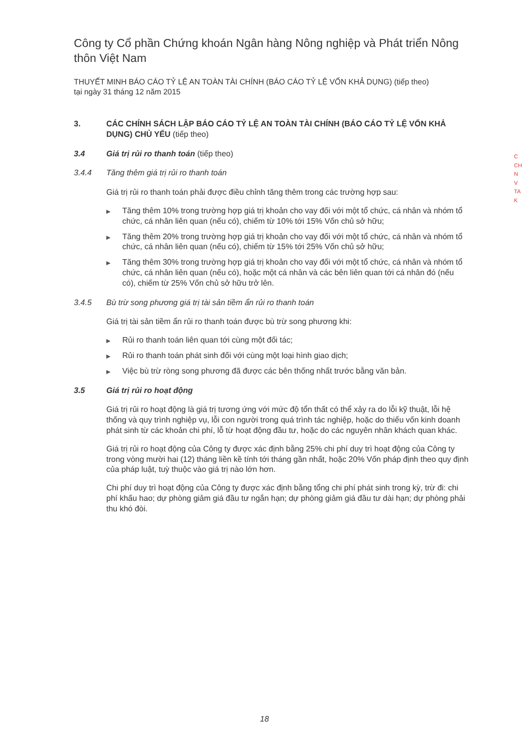Công ty Cổ phần Chứng khoán Ngân hàng Nông nghiệp và Phát triển Nông thôn Việt Nam
THUYẾT MINH BÁO CÁO TỶ LỆ AN TOÀN TÀI CHÍNH (BÁO CÁO TỶ LỆ VỐN KHẢ DỤNG) (tiếp theo)
tại ngày 31 tháng 12 năm 2015
3. CÁC CHÍNH SÁCH LẬP BÁO CÁO TỶ LỆ AN TOÀN TÀI CHÍNH (BÁO CÁO TỶ LỆ VỐN KHẢ DỤNG) CHỦ YẾU (tiếp theo)
3.4 Giá trị rủi ro thanh toán (tiếp theo)
3.4.4 Tăng thêm giá trị rủi ro thanh toán
Giá trị rủi ro thanh toán phải được điều chỉnh tăng thêm trong các trường hợp sau:
▶ Tăng thêm 10% trong trường hợp giá trị khoản cho vay đối với một tổ chức, cá nhân và nhóm tổ chức, cá nhân liên quan (nếu có), chiếm từ 10% tới 15% Vốn chủ sở hữu;
▶ Tăng thêm 20% trong trường hợp giá trị khoản cho vay đối với một tổ chức, cá nhân và nhóm tổ chức, cá nhân liên quan (nếu có), chiếm từ 15% tới 25% Vốn chủ sở hữu;
▶ Tăng thêm 30% trong trường hợp giá trị khoản cho vay đối với một tổ chức, cá nhân và nhóm tổ chức, cá nhân liên quan (nếu có), hoặc một cá nhân và các bên liên quan tới cá nhân đó (nếu có), chiếm từ 25% Vốn chủ sở hữu trở lên.
3.4.5 Bù trừ song phương giá trị tài sản tiềm ẩn rủi ro thanh toán
Giá trị tài sản tiềm ẩn rủi ro thanh toán được bù trừ song phương khi:
▶ Rủi ro thanh toán liên quan tới cùng một đối tác;
▶ Rủi ro thanh toán phát sinh đối với cùng một loại hình giao dịch;
▶ Việc bù trừ ròng song phương đã được các bên thống nhất trước bằng văn bản.
3.5 Giá trị rủi ro hoạt động
Giá trị rủi ro hoạt động là giá trị tương ứng với mức độ tổn thất có thể xảy ra do lỗi kỹ thuật, lỗi hệ thống và quy trình nghiệp vụ, lỗi con người trong quá trình tác nghiệp, hoặc do thiếu vốn kinh doanh phát sinh từ các khoản chi phí, lỗ từ hoạt động đầu tư, hoặc do các nguyên nhân khách quan khác.
Giá trị rủi ro hoạt động của Công ty được xác định bằng 25% chi phí duy trì hoạt động của Công ty trong vòng mười hai (12) tháng liền kề tính tới tháng gần nhất, hoặc 20% Vốn pháp định theo quy định của pháp luật, tuỳ thuộc vào giá trị nào lớn hơn.
Chi phí duy trì hoạt động của Công ty được xác định bằng tổng chi phí phát sinh trong kỳ, trừ đi: chi phí khấu hao; dự phòng giảm giá đầu tư ngắn hạn; dự phòng giảm giá đầu tư dài hạn; dự phòng phải thu khó đòi.
C
CH
N
V
TA
K
18